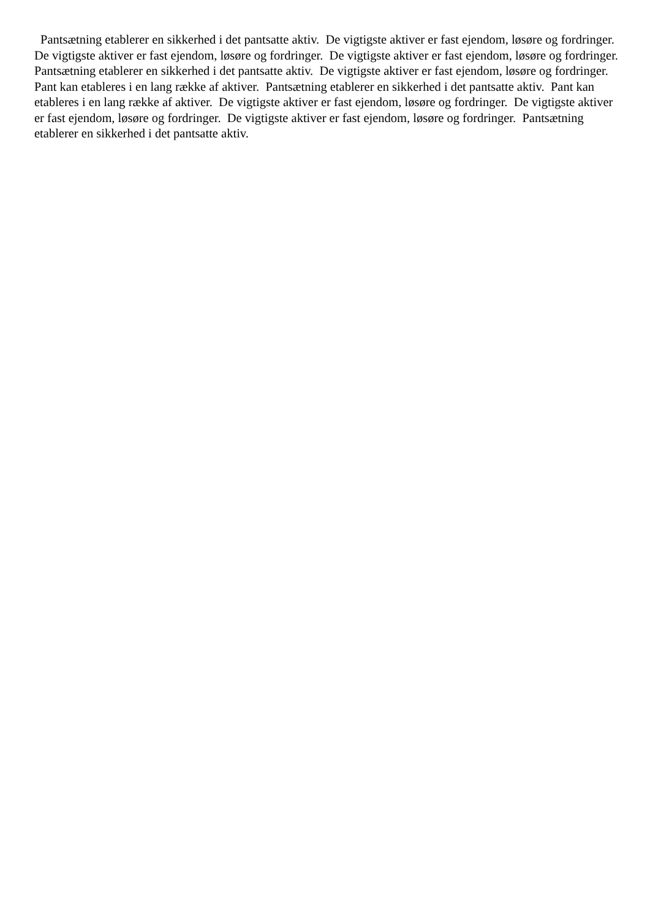Pantsætning etablerer en sikkerhed i det pantsatte aktiv. De vigtigste aktiver er fast ejendom, løsøre og fordringer. De vigtigste aktiver er fast ejendom, løsøre og fordringer. De vigtigste aktiver er fast ejendom, løsøre og fordringer. Pantsætning etablerer en sikkerhed i det pantsatte aktiv. De vigtigste aktiver er fast ejendom, løsøre og fordringer. Pant kan etableres i en lang række af aktiver. Pantsætning etablerer en sikkerhed i det pantsatte aktiv. Pant kan etableres i en lang række af aktiver. De vigtigste aktiver er fast ejendom, løsøre og fordringer. De vigtigste aktiver er fast ejendom, løsøre og fordringer. De vigtigste aktiver er fast ejendom, løsøre og fordringer. Pantsætning etablerer en sikkerhed i det pantsatte aktiv.